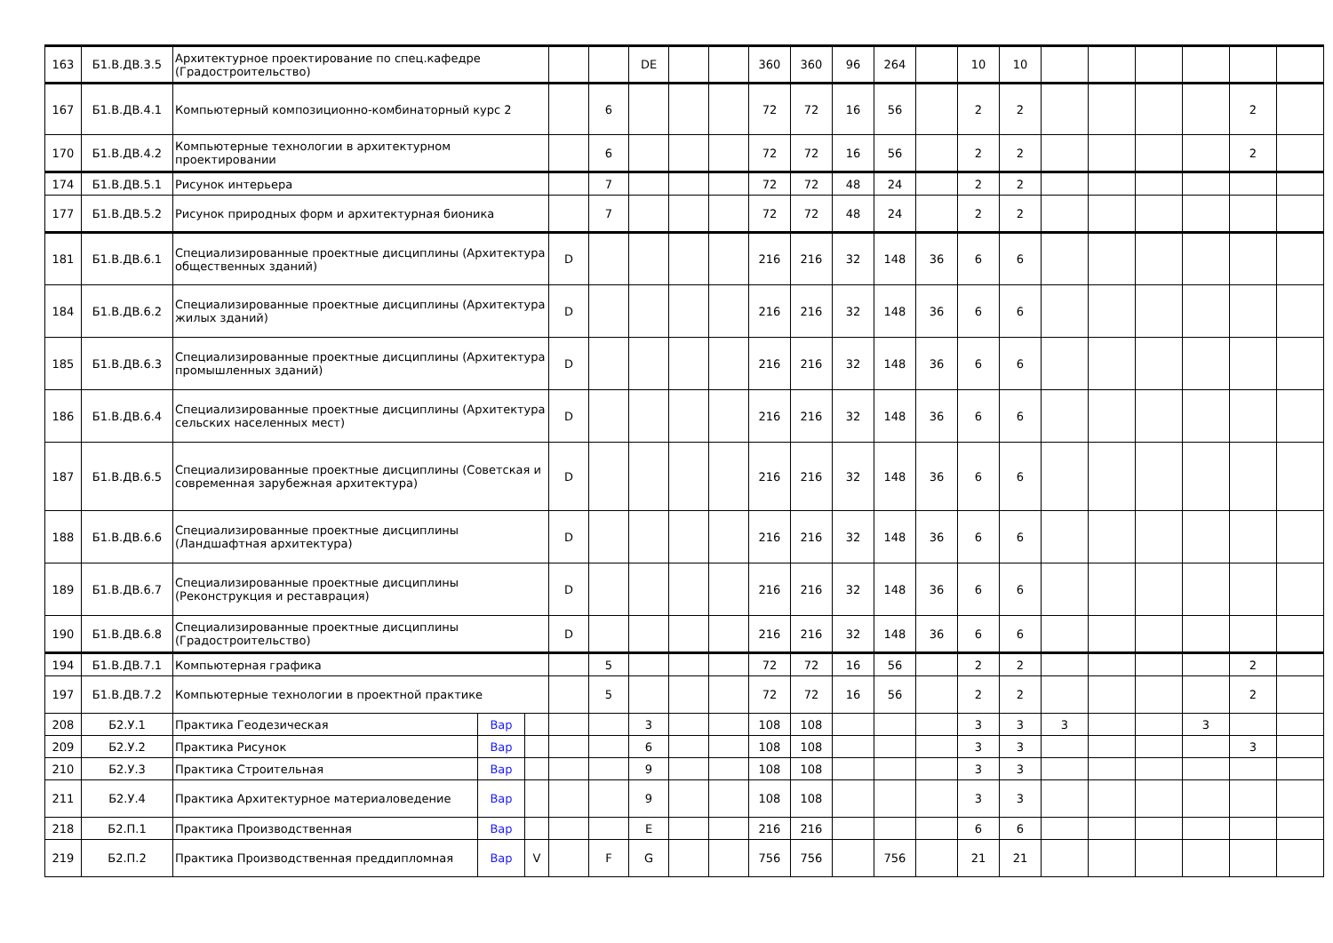| 163 | Б1.В.ДВ.3.5 | Архитектурное проектирование по спец.кафедре (Градостроительство) | | | | | DE | | | 360 | 360 | 96 | 264 | | 10 | 10 | | | | | | |
| 167 | Б1.В.ДВ.4.1 | Компьютерный композиционно-комбинаторный курс 2 | | | | 6 | | | | 72 | 72 | 16 | 56 | | 2 | 2 | | | | | 2 | |
| 170 | Б1.В.ДВ.4.2 | Компьютерные технологии в архитектурном проектировании | | | | 6 | | | | 72 | 72 | 16 | 56 | | 2 | 2 | | | | | 2 | |
| 174 | Б1.В.ДВ.5.1 | Рисунок интерьера | | | | 7 | | | | 72 | 72 | 48 | 24 | | 2 | 2 | | | | | | |
| 177 | Б1.В.ДВ.5.2 | Рисунок природных форм и архитектурная бионика | | | | 7 | | | | 72 | 72 | 48 | 24 | | 2 | 2 | | | | | | |
| 181 | Б1.В.ДВ.6.1 | Специализированные проектные дисциплины (Архитектура общественных зданий) | | | D | | | | | 216 | 216 | 32 | 148 | 36 | 6 | 6 | | | | | | |
| 184 | Б1.В.ДВ.6.2 | Специализированные проектные дисциплины (Архитектура жилых зданий) | | | D | | | | | 216 | 216 | 32 | 148 | 36 | 6 | 6 | | | | | | |
| 185 | Б1.В.ДВ.6.3 | Специализированные проектные дисциплины (Архитектура промышленных зданий) | | | D | | | | | 216 | 216 | 32 | 148 | 36 | 6 | 6 | | | | | | |
| 186 | Б1.В.ДВ.6.4 | Специализированные проектные дисциплины (Архитектура сельских населенных мест) | | | D | | | | | 216 | 216 | 32 | 148 | 36 | 6 | 6 | | | | | | |
| 187 | Б1.В.ДВ.6.5 | Специализированные проектные дисциплины (Советская и современная зарубежная архитектура) | | | D | | | | | 216 | 216 | 32 | 148 | 36 | 6 | 6 | | | | | | |
| 188 | Б1.В.ДВ.6.6 | Специализированные проектные дисциплины (Ландшафтная архитектура) | | | D | | | | | 216 | 216 | 32 | 148 | 36 | 6 | 6 | | | | | | |
| 189 | Б1.В.ДВ.6.7 | Специализированные проектные дисциплины (Реконструкция и реставрация) | | | D | | | | | 216 | 216 | 32 | 148 | 36 | 6 | 6 | | | | | | |
| 190 | Б1.В.ДВ.6.8 | Специализированные проектные дисциплины (Градостроительство) | | | D | | | | | 216 | 216 | 32 | 148 | 36 | 6 | 6 | | | | | | |
| 194 | Б1.В.ДВ.7.1 | Компьютерная графика | | | | 5 | | | | 72 | 72 | 16 | 56 | | 2 | 2 | | | | | 2 | |
| 197 | Б1.В.ДВ.7.2 | Компьютерные технологии в проектной практике | | | | 5 | | | | 72 | 72 | 16 | 56 | | 2 | 2 | | | | | 2 | |
| 208 | Б2.У.1 | Практика Геодезическая | Вар | | | | 3 | | | 108 | 108 | | | | 3 | 3 | 3 | | | 3 | | |
| 209 | Б2.У.2 | Практика Рисунок | Вар | | | | 6 | | | 108 | 108 | | | | 3 | 3 | | | | | 3 | |
| 210 | Б2.У.3 | Практика Строительная | Вар | | | | 9 | | | 108 | 108 | | | | 3 | 3 | | | | | | |
| 211 | Б2.У.4 | Практика Архитектурное материаловедение | Вар | | | | 9 | | | 108 | 108 | | | | 3 | 3 | | | | | | |
| 218 | Б2.П.1 | Практика Производственная | Вар | | | | E | | | 216 | 216 | | | | 6 | 6 | | | | | | |
| 219 | Б2.П.2 | Практика Производственная преддипломная | Вар | V | | F | G | | | 756 | 756 | | 756 | | 21 | 21 | | | | | | |